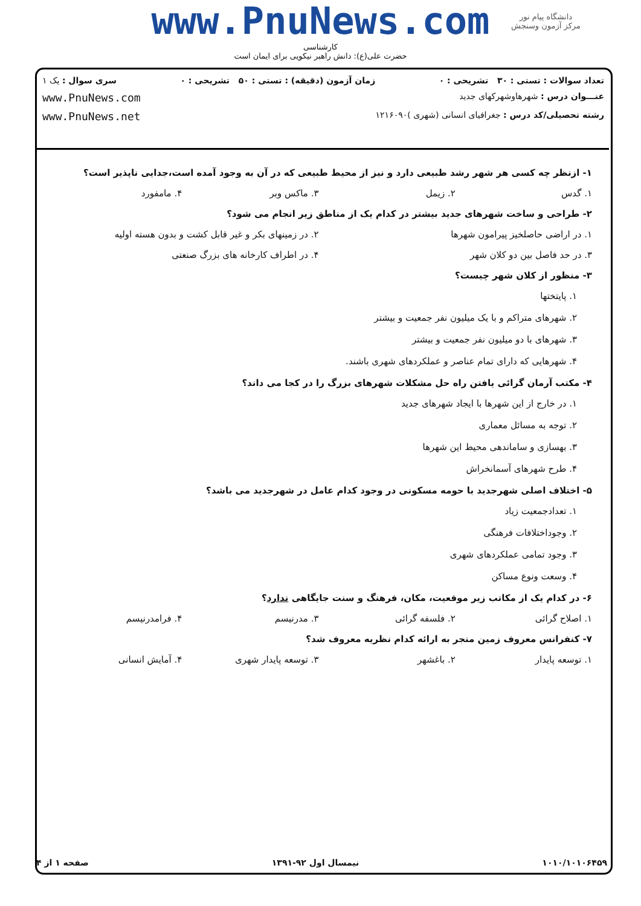www.PnuNews.com
کارشناسی
حضرت علی(ع): دانش راهبر نیکویی برای ایمان است
دانشگاه پیام نور
مرکز آزمون وسنجش
تعداد سوالات : تستی : ۳۰ تشریحی : ۰ زمان آزمون (دقیقه) : تستی : ۵۰ تشریحی : ۰ سری سوال : یک ۱
عنـــوان درس : شهرهاوشهرکهای جدید www.PnuNews.com
رشته تحصیلی/کد درس : جغرافیای انسانی (شهری )۱۲۱۶۰۹۰ www.PnuNews.net
۱- ازنظر چه کسی هر شهر رشد طبیعی دارد و نیز از محیط طبیعی که در آن به وجود آمده است،جدایی ناپذیر است؟
۱. گدس ۲. زیمل ۳. ماکس وبر ۴. مامفورد
۲- طراحی و ساخت شهرهای جدید بیشتر در کدام یک از مناطق زیر انجام می شود؟
۱. در اراضی حاصلخیز پیرامون شهرها ۲. در زمینهای بکر و غیر قابل کشت و بدون هسته اولیه
۳. در حد فاصل بین دو کلان شهر ۴. در اطراف کارخانه های بزرگ صنعتی
۳- منظور از کلان شهر چیست؟
۱. پایتختها
۲. شهرهای متراکم و با یک میلیون نفر جمعیت و بیشتر
۳. شهرهای با دو میلیون نفر جمعیت و بیشتر
۴. شهرهایی که دارای تمام عناصر و عملکردهای شهری باشند.
۴- مکتب آرمان گرائی یافتن راه حل مشکلات شهرهای بزرگ را در کجا می داند؟
۱. در خارج از این شهرها با ایجاد شهرهای جدید
۲. توجه به مسائل معماری
۳. بهسازی و ساماندهی محیط این شهرها
۴. طرح شهرهای آسمانخراش
۵- اختلاف اصلی شهرجدید با حومه مسکونی در وجود کدام عامل در شهرجدید می باشد؟
۱. تعدادجمعیت زیاد
۲. وجوداختلافات فرهنگی
۳. وجود تمامی عملکردهای شهری
۴. وسعت ونوع مساکن
۶- در کدام یک از مکاتب زیر موقعیت، مکان، فرهنگ و سنت جایگاهی ندارد؟
۱. اصلاح گرائی ۲. فلسفه گرائی ۳. مدرنیسم ۴. فرامدرنیسم
۷- کنفرانس معروف زمین منجر به ارائه کدام نظریه معروف شد؟
۱. توسعه پایدار ۲. باغشهر ۳. توسعه پایدار شهری ۴. آمایش انسانی
۱۰۱۰/۱۰۱۰۶۴۵۹ نیمسال اول ۹۲-۱۳۹۱ صفحه ۱ از ۴